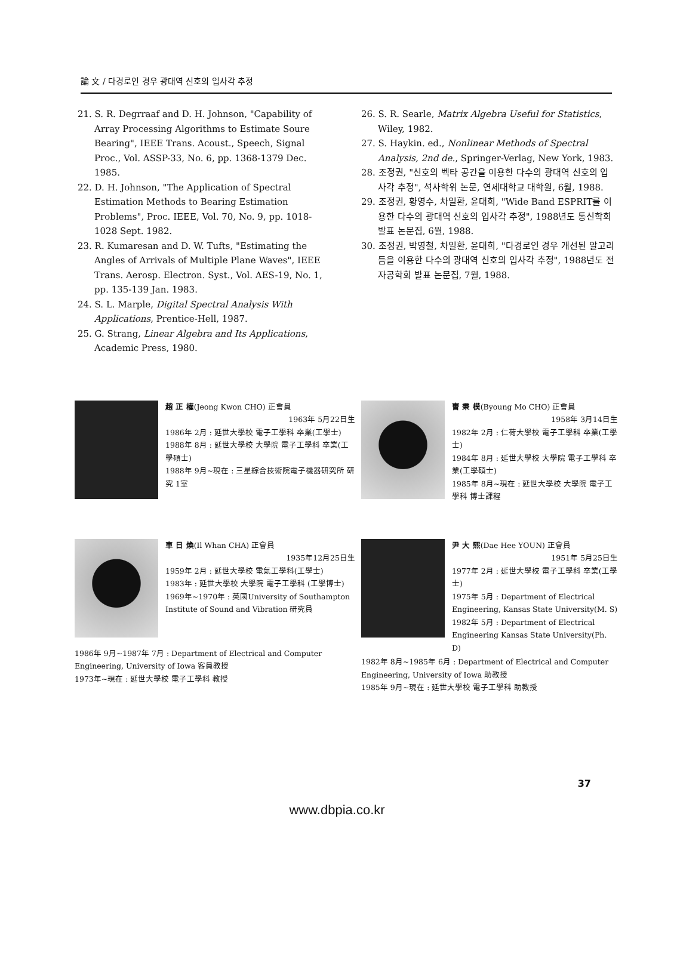論 文 / 다경로인 경우 광대역 신호의 입사각 추정
21. S. R. Degrraaf and D. H. Johnson, "Capability of Array Processing Algorithms to Estimate Soure Bearing", IEEE Trans. Acoust., Speech, Signal Proc., Vol. ASSP-33, No. 6, pp. 1368-1379 Dec. 1985.
22. D. H. Johnson, "The Application of Spectral Estimation Methods to Bearing Estimation Problems", Proc. IEEE, Vol. 70, No. 9, pp. 1018-1028 Sept. 1982.
23. R. Kumaresan and D. W. Tufts, "Estimating the Angles of Arrivals of Multiple Plane Waves", IEEE Trans. Aerosp. Electron. Syst., Vol. AES-19, No. 1, pp. 135-139 Jan. 1983.
24. S. L. Marple, Digital Spectral Analysis With Applications, Prentice-Hell, 1987.
25. G. Strang, Linear Algebra and Its Applications, Academic Press, 1980.
26. S. R. Searle, Matrix Algebra Useful for Statistics, Wiley, 1982.
27. S. Haykin. ed., Nonlinear Methods of Spectral Analysis, 2nd de., Springer-Verlag, New York, 1983.
28. 조정권, "신호의 벡타 공간을 이용한 다수의 광대역 신호의 입사각 추정", 석사학위 논문, 연세대학교 대학원, 6월, 1988.
29. 조정권, 황영수, 차일환, 윤대희, "Wide Band ESPRIT를 이용한 다수의 광대역 신호의 입사각 추정", 1988년도 통신학회 발표 논문집, 6월, 1988.
30. 조정권, 박영철, 차일환, 윤대희, "다경로인 경우 개선된 알고리듬을 이용한 다수의 광대역 신호의 입사각 추정", 1988년도 전자공학회 발표 논문집, 7월, 1988.
趙 正 權(Jeong Kwon CHO) 正會員
1963年 5月22日生
1986年 2月 : 延世大學校 電子工學科 卒業(工學士)
1988年 8月 : 延世大學校 大學院 電子工學科 卒業(工學碩士)
1988年 9月~現在 : 三星綜合技術院電子機器研究所 研究 1室
曺 秉 模(Byoung Mo CHO) 正會員
1958年 3月14日生
1982年 2月 : 仁荷大學校 電子工學科 卒業(工學士)
1984年 8月 : 延世大學校 大學院 電子工學科 卒業(工學碩士)
1985年 8月~現在 : 延世大學校 大學院 電子工學科 博士課程
車 日 煥(Il Whan CHA) 正會員
1935年12月25日生
1959年 2月 : 延世大學校 電氣工學科(工學士)
1983年 : 延世大學校 大學院 電子工學科 (工學博士)
1969年~1970年 : 英國University of Southampton Institute of Sound and Vibration 研究員
1986年 9月~1987年 7月 : Department of Electrical and Computer Engineering, University of Iowa 客員教授
1973年~現在 : 延世大學校 電子工學科 教授
尹 大 熙(Dae Hee YOUN) 正會員
1951年 5月25日生
1977年 2月 : 延世大學校 電子工學科 卒業(工學士)
1975年 5月 : Department of Electrical Engineering, Kansas State University(M. S)
1982年 5月 : Department of Electrical Engineering Kansas State University(Ph. D)
1982年 8月~1985年 6月 : Department of Electrical and Computer Engineering, University of Iowa 助教授
1985年 9月~現在 : 延世大學校 電子工學科 助教授
37
www.dbpia.co.kr